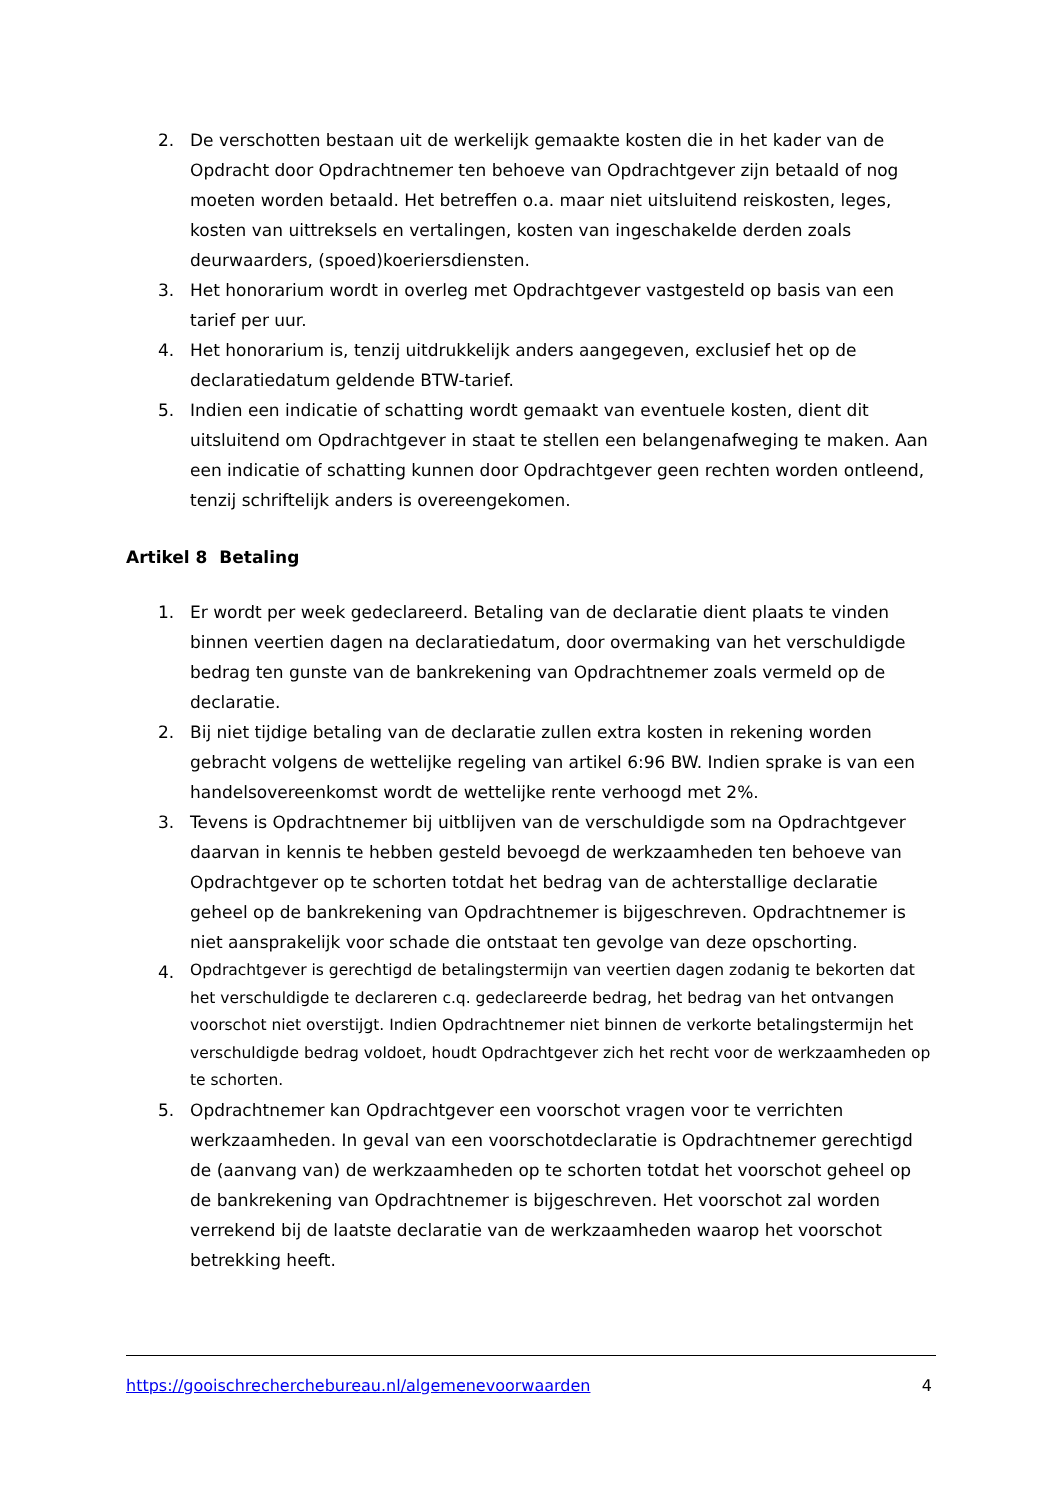2. De verschotten bestaan uit de werkelijk gemaakte kosten die in het kader van de Opdracht door Opdrachtnemer ten behoeve van Opdrachtgever zijn betaald of nog moeten worden betaald. Het betreffen o.a. maar niet uitsluitend reiskosten, leges, kosten van uittreksels en vertalingen, kosten van ingeschakelde derden zoals deurwaarders, (spoed)koeriersdiensten.
3. Het honorarium wordt in overleg met Opdrachtgever vastgesteld op basis van een tarief per uur.
4. Het honorarium is, tenzij uitdrukkelijk anders aangegeven, exclusief het op de declaratiedatum geldende BTW-tarief.
5. Indien een indicatie of schatting wordt gemaakt van eventuele kosten, dient dit uitsluitend om Opdrachtgever in staat te stellen een belangenafweging te maken. Aan een indicatie of schatting kunnen door Opdrachtgever geen rechten worden ontleend, tenzij schriftelijk anders is overeengekomen.
Artikel 8 Betaling
1. Er wordt per week gedeclareerd. Betaling van de declaratie dient plaats te vinden binnen veertien dagen na declaratiedatum, door overmaking van het verschuldigde bedrag ten gunste van de bankrekening van Opdrachtnemer zoals vermeld op de declaratie.
2. Bij niet tijdige betaling van de declaratie zullen extra kosten in rekening worden gebracht volgens de wettelijke regeling van artikel 6:96 BW. Indien sprake is van een handelsovereenkomst wordt de wettelijke rente verhoogd met 2%.
3. Tevens is Opdrachtnemer bij uitblijven van de verschuldigde som na Opdrachtgever daarvan in kennis te hebben gesteld bevoegd de werkzaamheden ten behoeve van Opdrachtgever op te schorten totdat het bedrag van de achterstallige declaratie geheel op de bankrekening van Opdrachtnemer is bijgeschreven. Opdrachtnemer is niet aansprakelijk voor schade die ontstaat ten gevolge van deze opschorting.
4.
Opdrachtgever is gerechtigd de betalingstermijn van veertien dagen zodanig te bekorten dat het verschuldigde te declareren c.q. gedeclareerde bedrag, het bedrag van het ontvangen voorschot niet overstijgt. Indien Opdrachtnemer niet binnen de verkorte betalingstermijn het verschuldigde bedrag voldoet, houdt Opdrachtgever zich het recht voor de werkzaamheden op te schorten.
5. Opdrachtnemer kan Opdrachtgever een voorschot vragen voor te verrichten werkzaamheden. In geval van een voorschotdeclaratie is Opdrachtnemer gerechtigd de (aanvang van) de werkzaamheden op te schorten totdat het voorschot geheel op de bankrekening van Opdrachtnemer is bijgeschreven. Het voorschot zal worden verrekend bij de laatste declaratie van de werkzaamheden waarop het voorschot betrekking heeft.
https://gooischrecherchebureau.nl/algemenevoorwaarden 4